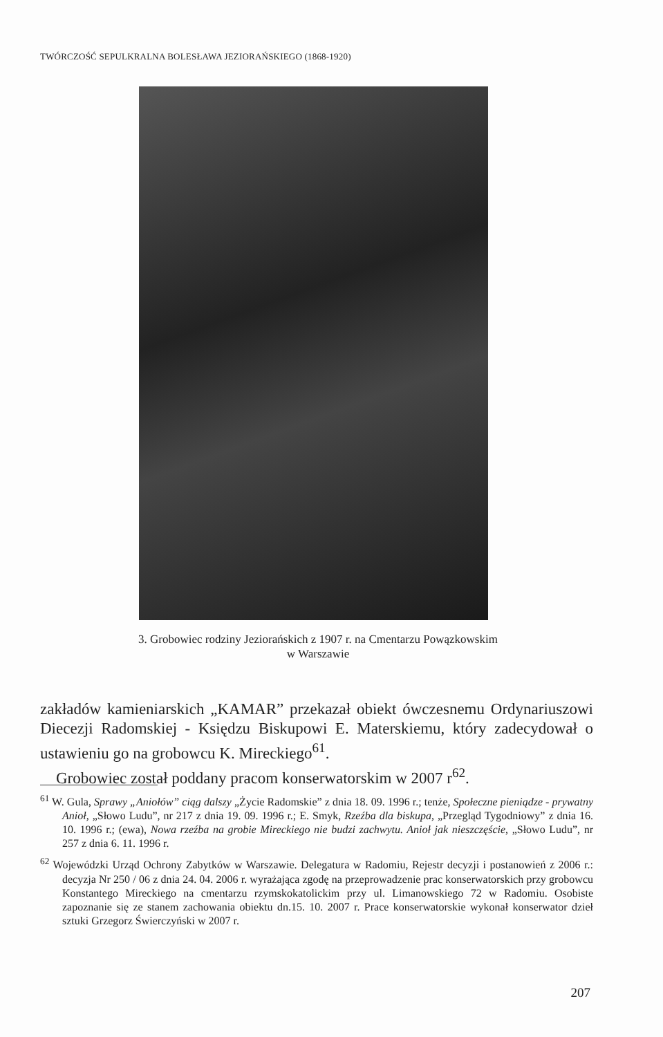TWÓRCZOŚĆ SEPULKRALNA BOLESŁAWA JEZIORAŃSKIEGO (1868-1920)
3. Grobowiec rodziny Jeziorańskich z 1907 r. na Cmentarzu Powązkowskim
w Warszawie
zakładów kamieniarskich „KAMAR” przekazał obiekt ówczesnemu Ordynariuszowi Diecezji Radomskiej - Księdzu Biskupowi E. Materskiemu, który zadecydował o ustawieniu go na grobowcu K. Mireckiego<sup>61</sup>.
Grobowiec został poddany pracom konserwatorskim w 2007 r<sup>62</sup>.
<sup>61</sup> W. Gula, Sprawy „Aniołów” ciąg dalszy „Życie Radomskie” z dnia 18. 09. 1996 r.; tenże, Społeczne pieniądze - prywatny Anioł, „Słowo Ludu”, nr 217 z dnia 19. 09. 1996 r.; E. Smyk, Rzeźba dla biskupa, „Przegląd Tygodniowy” z dnia 16. 10. 1996 r.; (ewa), Nowa rzeźba na grobie Mireckiego nie budzi zachwytu. Anioł jak nieszczęście, „Słowo Ludu”, nr 257 z dnia 6. 11. 1996 r.
<sup>62</sup> Wojewódzki Urząd Ochrony Zabytków w Warszawie. Delegatura w Radomiu, Rejestr decyzji i postanowień z 2006 r.: decyzja Nr 250 / 06 z dnia 24. 04. 2006 r. wyrażająca zgodę na przeprowadzenie prac konserwatorskich przy grobowcu Konstantego Mireckiego na cmentarzu rzymskokatolickim przy ul. Limanowskiego 72 w Radomiu. Osobiste zapoznanie się ze stanem zachowania obiektu dn.15. 10. 2007 r. Prace konserwatorskie wykonał konserwator dzieł sztuki Grzegorz Świerczyński w 2007 r.
207